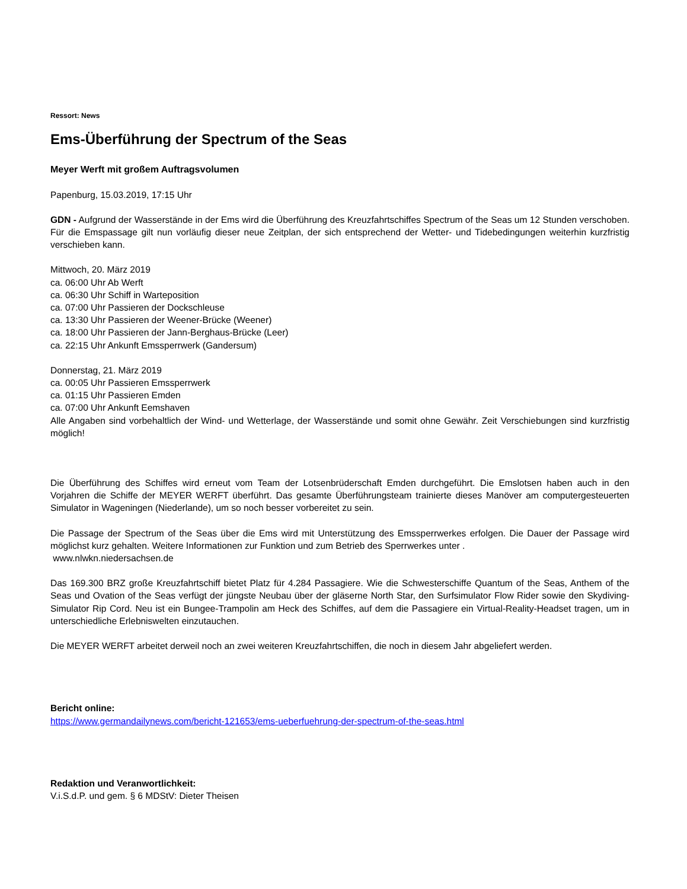Ressort: News
Ems-Überführung der Spectrum of the Seas
Meyer Werft mit großem Auftragsvolumen
Papenburg, 15.03.2019, 17:15 Uhr
GDN - Aufgrund der Wasserstände in der Ems wird die Überführung des Kreuzfahrtschiffes Spectrum of the Seas um 12 Stunden verschoben. Für die Emspassage gilt nun vorläufig dieser neue Zeitplan, der sich entsprechend der Wetter- und Tidebedingungen weiterhin kurzfristig verschieben kann.
Mittwoch, 20. März 2019
ca. 06:00 Uhr Ab Werft
ca. 06:30 Uhr Schiff in Warteposition
ca. 07:00 Uhr Passieren der Dockschleuse
ca. 13:30 Uhr Passieren der Weener-Brücke (Weener)
ca. 18:00 Uhr Passieren der Jann-Berghaus-Brücke (Leer)
ca. 22:15 Uhr Ankunft Emssperrwerk (Gandersum)
Donnerstag, 21. März 2019
ca. 00:05 Uhr Passieren Emssperrwerk
ca. 01:15 Uhr Passieren Emden
ca. 07:00 Uhr Ankunft Eemshaven
Alle Angaben sind vorbehaltlich der Wind- und Wetterlage, der Wasserstände und somit ohne Gewähr. Zeit Verschiebungen sind kurzfristig möglich!
Die Überführung des Schiffes wird erneut vom Team der Lotsenbrüderschaft Emden durchgeführt. Die Emslotsen haben auch in den Vorjahren die Schiffe der MEYER WERFT überführt. Das gesamte Überführungsteam trainierte dieses Manöver am computergesteuerten Simulator in Wageningen (Niederlande), um so noch besser vorbereitet zu sein.
Die Passage der Spectrum of the Seas über die Ems wird mit Unterstützung des Emssperrwerkes erfolgen. Die Dauer der Passage wird möglichst kurz gehalten. Weitere Informationen zur Funktion und zum Betrieb des Sperrwerkes unter .
www.nlwkn.niedersachsen.de
Das 169.300 BRZ große Kreuzfahrtschiff bietet Platz für 4.284 Passagiere. Wie die Schwesterschiffe Quantum of the Seas, Anthem of the Seas und Ovation of the Seas verfügt der jüngste Neubau über der gläserne North Star, den Surfsimulator Flow Rider sowie den Skydiving-Simulator Rip Cord. Neu ist ein Bungee-Trampolin am Heck des Schiffes, auf dem die Passagiere ein Virtual-Reality-Headset tragen, um in unterschiedliche Erlebniswelten einzutauchen.
Die MEYER WERFT arbeitet derweil noch an zwei weiteren Kreuzfahrtschiffen, die noch in diesem Jahr abgeliefert werden.
Bericht online:
https://www.germandailynews.com/bericht-121653/ems-ueberfuehrung-der-spectrum-of-the-seas.html
Redaktion und Veranwortlichkeit:
V.i.S.d.P. und gem. § 6 MDStV: Dieter Theisen